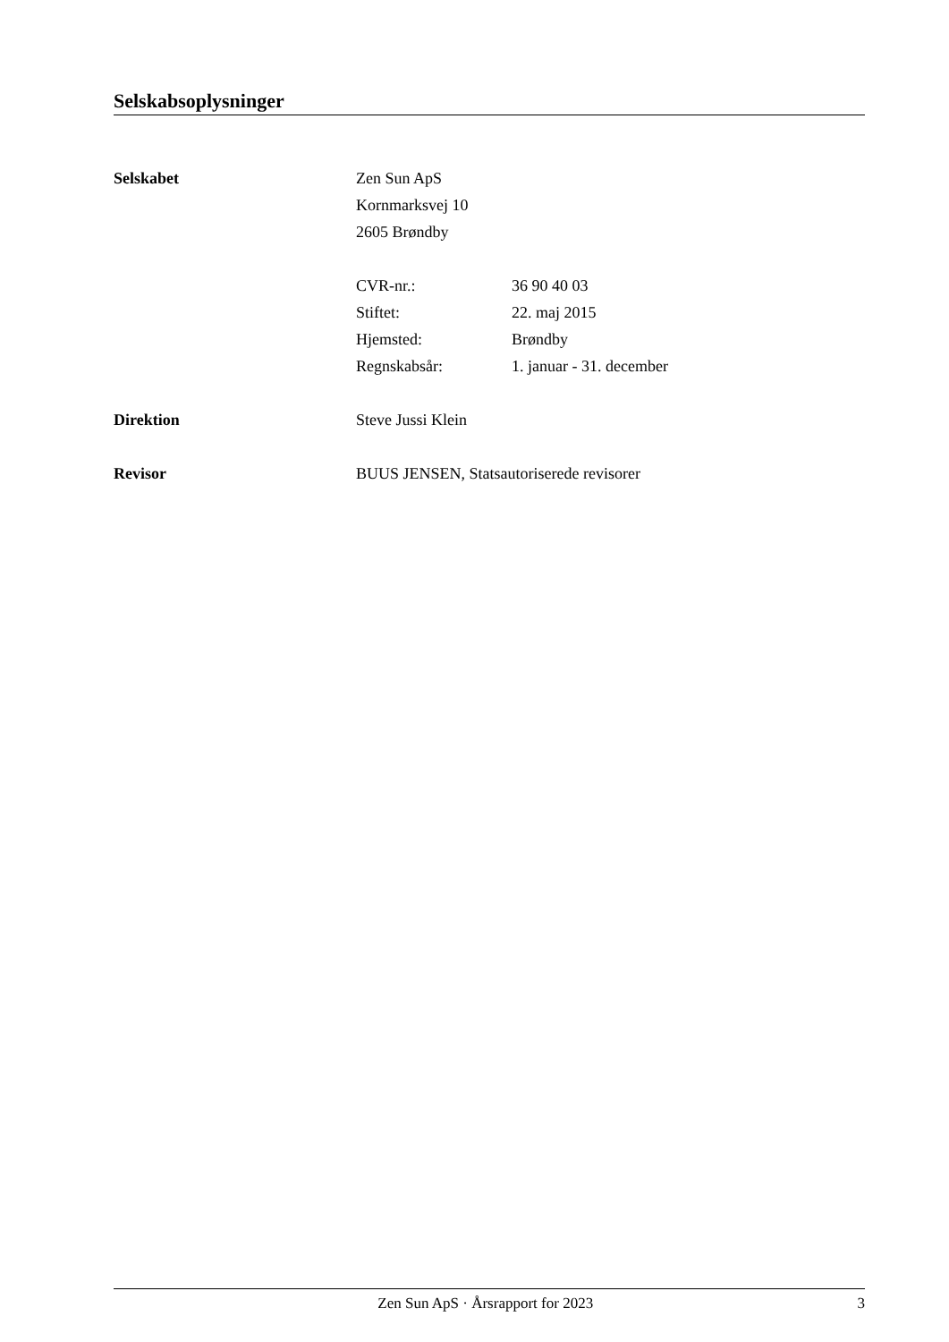Selskabsoplysninger
Selskabet Zen Sun ApS
Kornmarksvej 10
2605 Brøndby
CVR-nr.: 36 90 40 03
Stiftet: 22. maj 2015
Hjemsted: Brøndby
Regnskabsår: 1. januar - 31. december
Direktion Steve Jussi Klein
Revisor BUUS JENSEN, Statsautoriserede revisorer
Zen Sun ApS · Årsrapport for 2023 3